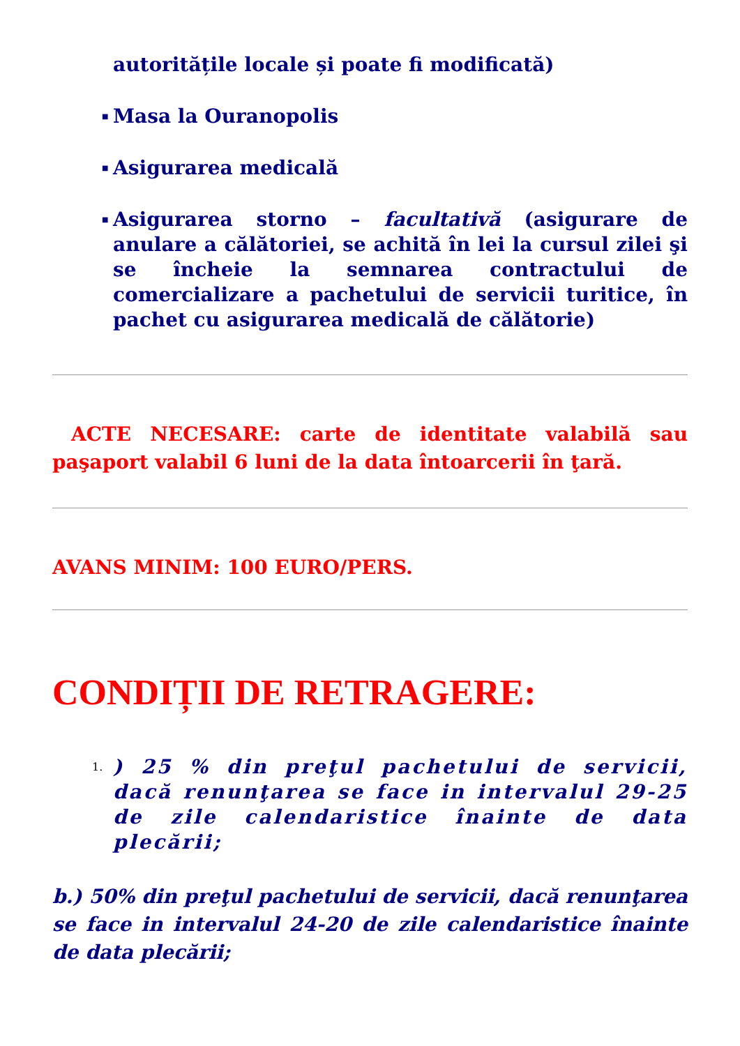autoritățile locale și poate fi modificată)
■ Masa la Ouranopolis
■ Asigurarea medicală
■ Asigurarea storno – facultativă (asigurare de anulare a călătoriei, se achită în lei la cursul zilei şi se încheie la semnarea contractului de comercializare a pachetului de servicii turitice, în pachet cu asigurarea medicală de călătorie)
ACTE NECESARE: carte de identitate valabilă sau paşaport valabil 6 luni de la data întoarcerii în ţară.
AVANS MINIM: 100 EURO/PERS.
CONDIȚII DE RETRAGERE:
1.) 25 % din preţul pachetului de servicii, dacă renunţarea se face in intervalul 29-25 de zile calendaristice înainte de data plecării;
b.) 50% din preţul pachetului de servicii, dacă renunţarea se face in intervalul 24-20 de zile calendaristice înainte de data plecării;